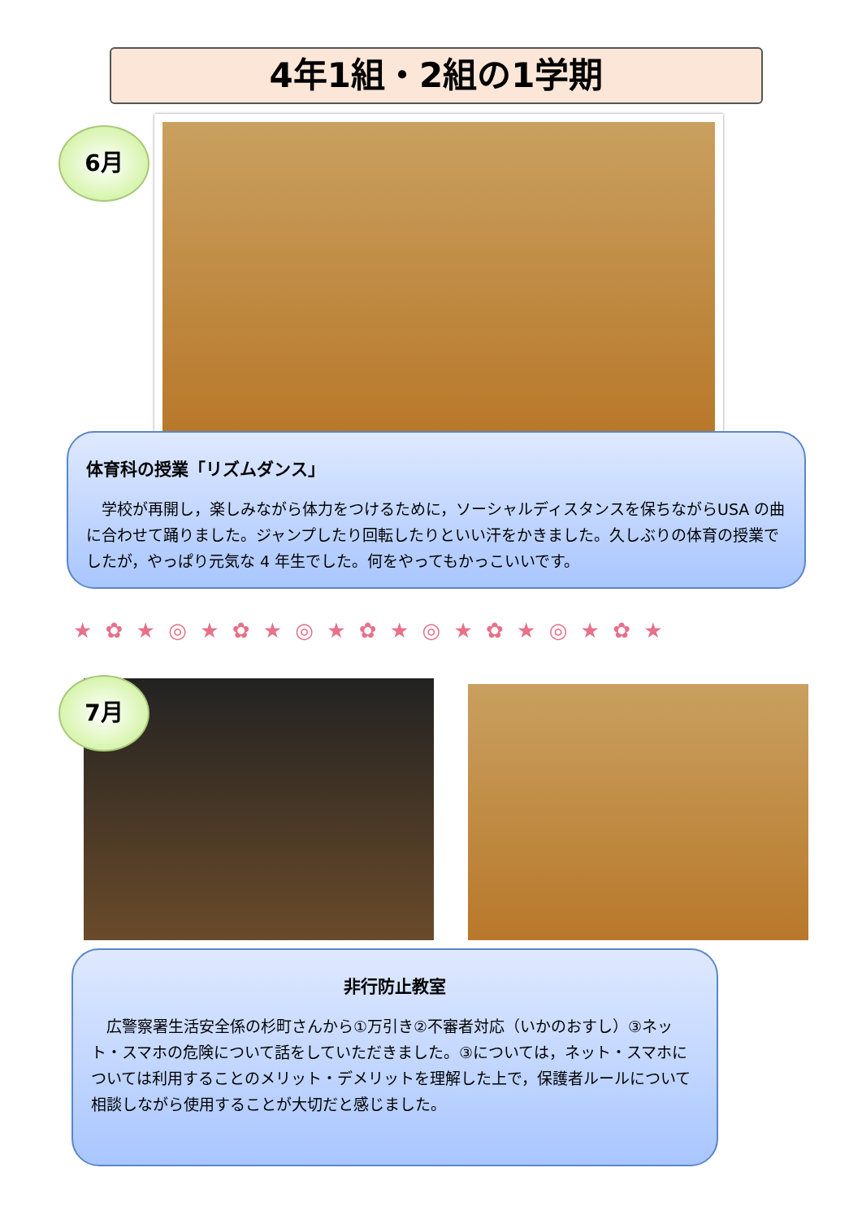4年1組・2組の1学期
6月
体育科の授業「リズムダンス」
　学校が再開し，楽しみながら体力をつけるために，ソーシャルディスタンスを保ちながらUSA の曲に合わせて踊りました。ジャンプしたり回転したりといい汗をかきました。久しぶりの体育の授業でしたが，やっぱり元気な 4 年生でした。何をやってもかっこいいです。
★ ✿ ★ ◎ ★ ✿ ★ ◎ ★ ✿ ★ ◎ ★ ✿ ★ ◎ ★ ✿ ★
7月
非行防止教室
　広警察署生活安全係の杉町さんから①万引き②不審者対応（いかのおすし）③ネット・スマホの危険について話をしていただきました。③については，ネット・スマホについては利用することのメリット・デメリットを理解した上で，保護者ルールについて相談しながら使用することが大切だと感じました。